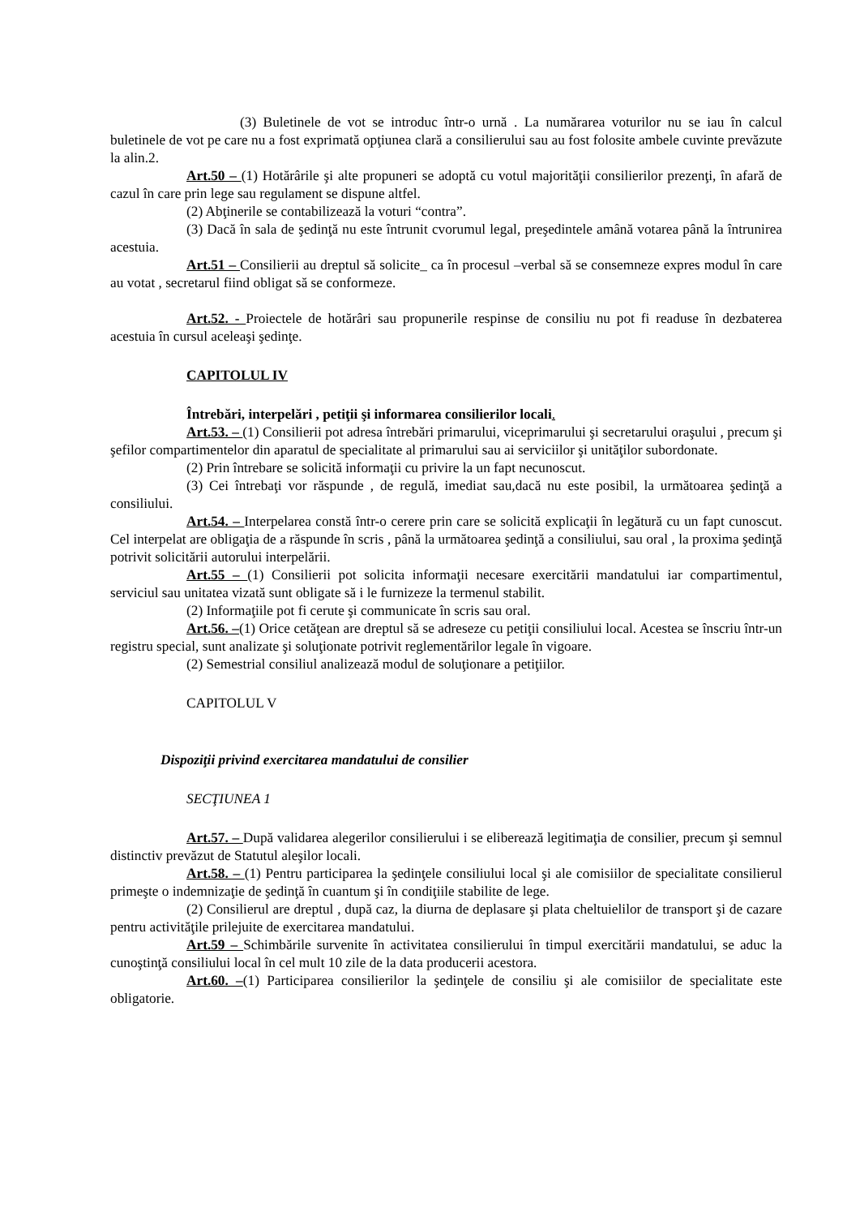(3) Buletinele de vot se introduc într-o urnă . La numărarea voturilor nu se iau în calcul buletinele de vot pe care nu a fost exprimată opţiunea clară a consilierului sau au fost folosite ambele cuvinte prevăzute la alin.2.
Art.50 – (1) Hotărârile şi alte propuneri se adoptă cu votul majorităţii consilierilor prezenţi, în afară de cazul în care prin lege sau regulament se dispune altfel.
(2) Abţinerile se contabilizează la voturi “contra”.
(3) Dacă în sala de şedinţă nu este întrunit cvorumul legal, preşedintele amână votarea până la întrunirea acestuia.
Art.51 – Consilierii au dreptul să solicite_ ca în procesul –verbal să se consemneze expres modul în care au votat , secretarul fiind obligat să se conformeze.
Art.52. - Proiectele de hotărâri sau propunerile respinse de consiliu nu pot fi readuse în dezbaterea acestuia în cursul aceleaşi şedinţe.
CAPITOLUL IV
Întrebări, interpelări , petiţii şi informarea consilierilor locali.
Art.53. – (1) Consilierii pot adresa întrebări primarului, viceprimarului şi secretarului oraşului , precum şi şefilor compartimentelor din aparatul de specialitate al primarului sau ai serviciilor şi unităţilor subordonate.
(2) Prin întrebare se solicită informaţii cu privire la un fapt necunoscut.
(3) Cei întrebaţi vor răspunde , de regulă, imediat sau,dacă nu este posibil, la următoarea şedinţă a consiliului.
Art.54. – Interpelarea constă într-o cerere prin care se solicită explicaţii în legătură cu un fapt cunoscut. Cel interpelat are obligaţia de a răspunde în scris , până la următoarea şedinţă a consiliului, sau oral , la proxima şedinţă potrivit solicitării autorului interpelării.
Art.55 – (1) Consilierii pot solicita informaţii necesare exercitării mandatului iar compartimentul, serviciul sau unitatea vizată sunt obligate să i le furnizeze la termenul stabilit.
(2) Informaţiile pot fi cerute şi communicate în scris sau oral.
Art.56. –(1) Orice cetăţean are dreptul să se adreseze cu petiţii consiliului local. Acestea se înscriu într-un registru special, sunt analizate şi soluţionate potrivit reglementărilor legale în vigoare.
(2) Semestrial consiliul analizează modul de soluţionare a petiţiilor.
CAPITOLUL V
Dispoziţii privind exercitarea mandatului de consilier
SECŢIUNEA 1
Art.57. – După validarea alegerilor consilierului i se eliberează legitimaţia de consilier, precum şi semnul distinctiv prevăzut de Statutul aleşilor locali.
Art.58. – (1) Pentru participarea la şedinţele consiliului local şi ale comisiilor de specialitate consilierul primeşte o indemnizaţie de şedinţă în cuantum şi în condiţiile stabilite de lege.
(2) Consilierul are dreptul , după caz, la diurna de deplasare şi plata cheltuielilor de transport şi de cazare pentru activităţile prilejuite de exercitarea mandatului.
Art.59 – Schimbările survenite în activitatea consilierului în timpul exercitării mandatului, se aduc la cunoştinţă consiliului local în cel mult 10 zile de la data producerii acestora.
Art.60. –(1) Participarea consilierilor la şedinţele de consiliu şi ale comisiilor de specialitate este obligatorie.